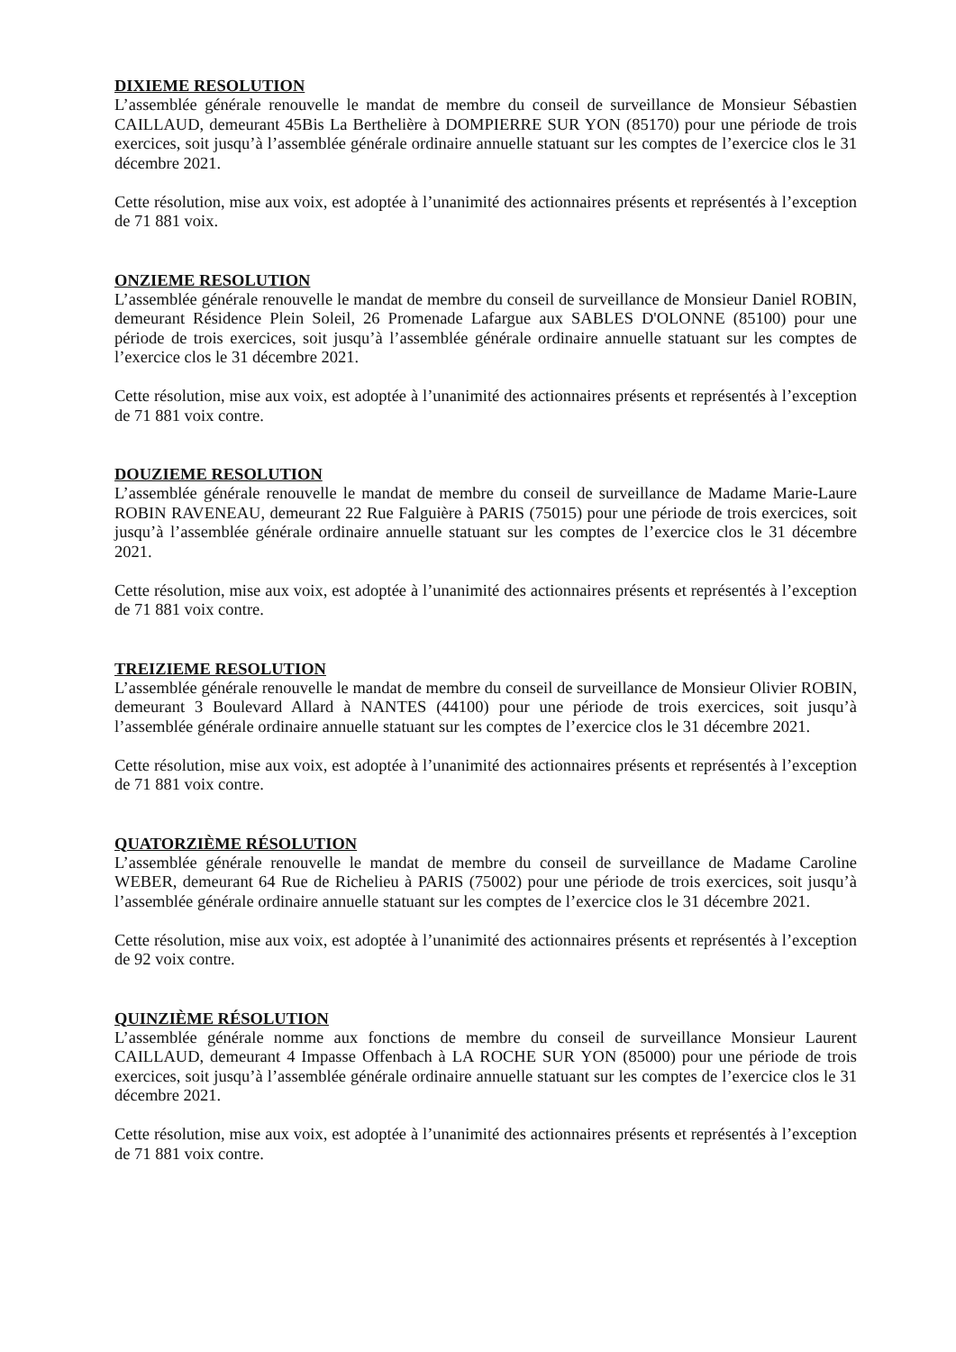DIXIEME RESOLUTION
L’assemblée générale renouvelle le mandat de membre du conseil de surveillance de Monsieur Sébastien CAILLAUD, demeurant 45Bis La Berthelière à DOMPIERRE SUR YON (85170) pour une période de trois exercices, soit jusqu’à l’assemblée générale ordinaire annuelle statuant sur les comptes de l’exercice clos le 31 décembre 2021.
Cette résolution, mise aux voix, est adoptée à l’unanimité des actionnaires présents et représentés à l’exception de 71 881 voix.
ONZIEME RESOLUTION
L’assemblée générale renouvelle le mandat de membre du conseil de surveillance de Monsieur Daniel ROBIN, demeurant Résidence Plein Soleil, 26 Promenade Lafargue aux SABLES D'OLONNE (85100) pour une période de trois exercices, soit jusqu’à l’assemblée générale ordinaire annuelle statuant sur les comptes de l’exercice clos le 31 décembre 2021.
Cette résolution, mise aux voix, est adoptée à l’unanimité des actionnaires présents et représentés à l’exception de 71 881 voix contre.
DOUZIEME RESOLUTION
L’assemblée générale renouvelle le mandat de membre du conseil de surveillance de Madame Marie-Laure ROBIN RAVENEAU, demeurant 22 Rue Falguière à PARIS (75015) pour une période de trois exercices, soit jusqu’à l’assemblée générale ordinaire annuelle statuant sur les comptes de l’exercice clos le 31 décembre 2021.
Cette résolution, mise aux voix, est adoptée à l’unanimité des actionnaires présents et représentés à l’exception de 71 881 voix contre.
TREIZIEME RESOLUTION
L’assemblée générale renouvelle le mandat de membre du conseil de surveillance de Monsieur Olivier ROBIN, demeurant 3 Boulevard Allard à NANTES (44100) pour une période de trois exercices, soit jusqu’à l’assemblée générale ordinaire annuelle statuant sur les comptes de l’exercice clos le 31 décembre 2021.
Cette résolution, mise aux voix, est adoptée à l’unanimité des actionnaires présents et représentés à l’exception de 71 881 voix contre.
QUATORZIÈME RÉSOLUTION
L’assemblée générale renouvelle le mandat de membre du conseil de surveillance de Madame Caroline WEBER, demeurant 64 Rue de Richelieu à PARIS (75002) pour une période de trois exercices, soit jusqu’à l’assemblée générale ordinaire annuelle statuant sur les comptes de l’exercice clos le 31 décembre 2021.
Cette résolution, mise aux voix, est adoptée à l’unanimité des actionnaires présents et représentés à l’exception de 92 voix contre.
QUINZIÈME RÉSOLUTION
L’assemblée générale nomme aux fonctions de membre du conseil de surveillance Monsieur Laurent CAILLAUD, demeurant 4 Impasse Offenbach à LA ROCHE SUR YON (85000) pour une période de trois exercices, soit jusqu’à l’assemblée générale ordinaire annuelle statuant sur les comptes de l’exercice clos le 31 décembre 2021.
Cette résolution, mise aux voix, est adoptée à l’unanimité des actionnaires présents et représentés à l’exception de 71 881 voix contre.